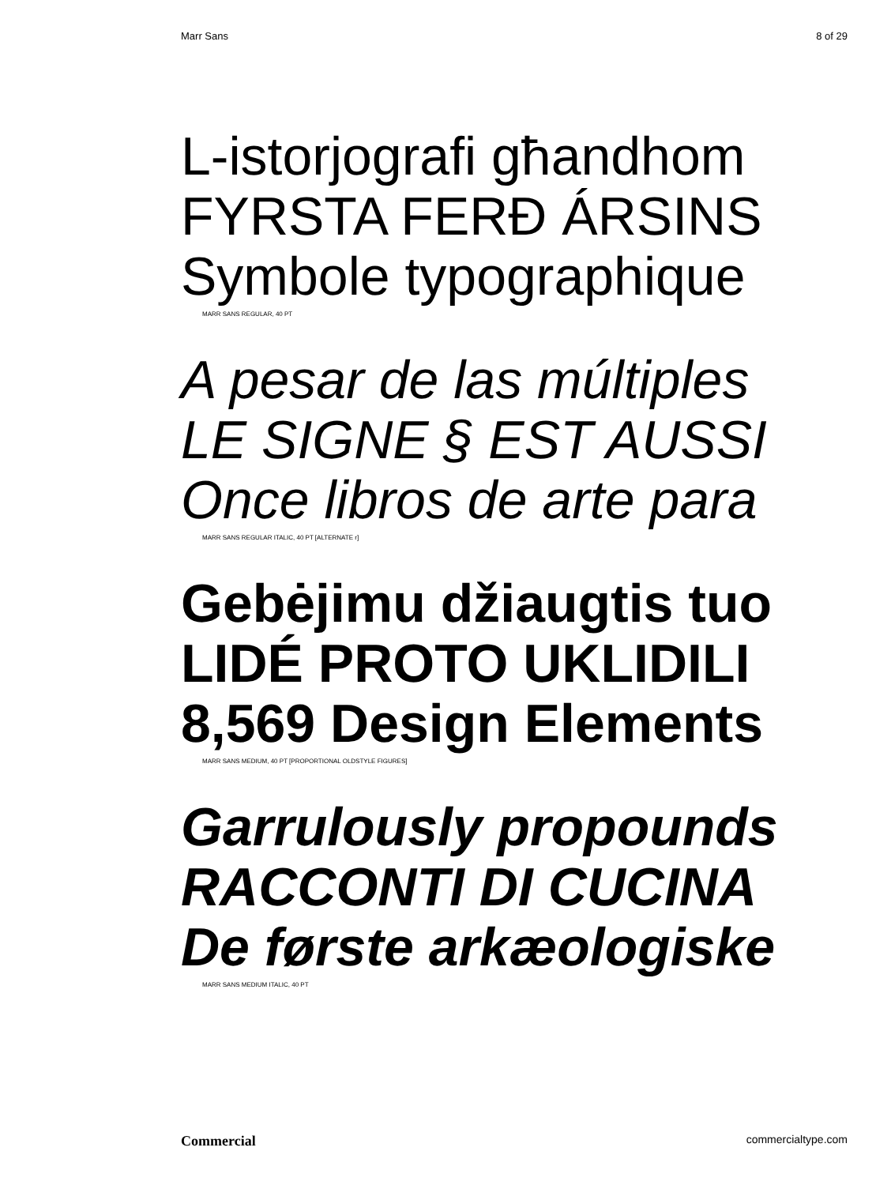Marr Sans 8 of 29
L-istorjografi għandhom
FYRSTA FERÐ ÁRSINS
Symbole typographique
MARR SANS REGULAR, 40 PT
A pesar de las múltiples
LE SIGNE § EST AUSSI
Once libros de arte para
MARR SANS REGULAR ITALIC, 40 PT [ALTERNATE r]
Gebėjimu džiaugtis tuo
LIDÉ PROTO UKLIDILI
8,569 Design Elements
MARR SANS MEDIUM, 40 PT [PROPORTIONAL OLDSTYLE FIGURES]
Garrulously propounds
RACCONTI DI CUCINA
De første arkæologiske
MARR SANS MEDIUM ITALIC, 40 PT
Commercial commercialtype.com